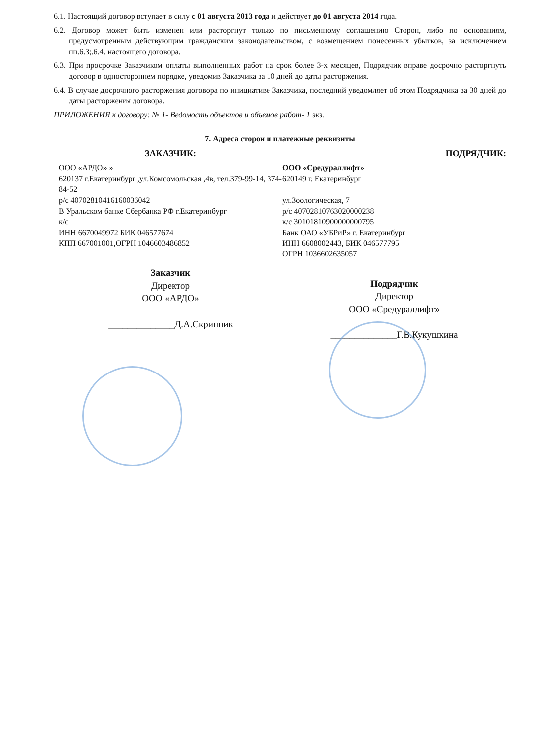6.1. Настоящий договор вступает в силу с 01 августа 2013 года и действует до 01 августа 2014 года.
6.2. Договор может быть изменен или расторгнут только по письменному соглашению Сторон, либо по основаниям, предусмотренным действующим гражданским законодательством, с возмещением понесенных убытков, за исключением пп.6.3;.6.4. настоящего договора.
6.3. При просрочке Заказчиком оплаты выполненных работ на срок более 3-х месяцев, Подрядчик вправе досрочно расторгнуть договор в одностороннем порядке, уведомив Заказчика за 10 дней до даты расторжения.
6.4. В случае досрочного расторжения договора по инициативе Заказчика, последний уведомляет об этом Подрядчика за 30 дней до даты расторжения договора.
ПРИЛОЖЕНИЯ к договору: № 1- Ведомость объектов и объемов работ- 1 экз.
7. Адреса сторон и платежные реквизиты
ЗАКАЗЧИК:
ООО «АРДО» »
620137 г.Екатеринбург ,ул.Комсомольская ,4в, тел.379-99-14, 374-84-52
р/с 40702810416160036042
В Уральском банке Сбербанка РФ г.Екатеринбург
к/с
ИНН 6670049972 БИК 046577674
КПП 667001001,ОГРН 1046603486852
Заказчик
Директор
ООО «АРДО»
______________Д.А.Скрипник
ПОДРЯДЧИК:
ООО «Средураллифт»
620149 г. Екатеринбург
ул.Зоологическая, 7
р/с 40702810763020000238
к/с 30101810900000000795
Банк ОАО «УБРиР» г. Екатеринбург
ИНН 6608002443, БИК 046577795
ОГРН 1036602635057
Подрядчик
Директор
ООО «Средураллифт»
______________Г.В.Кукушкина